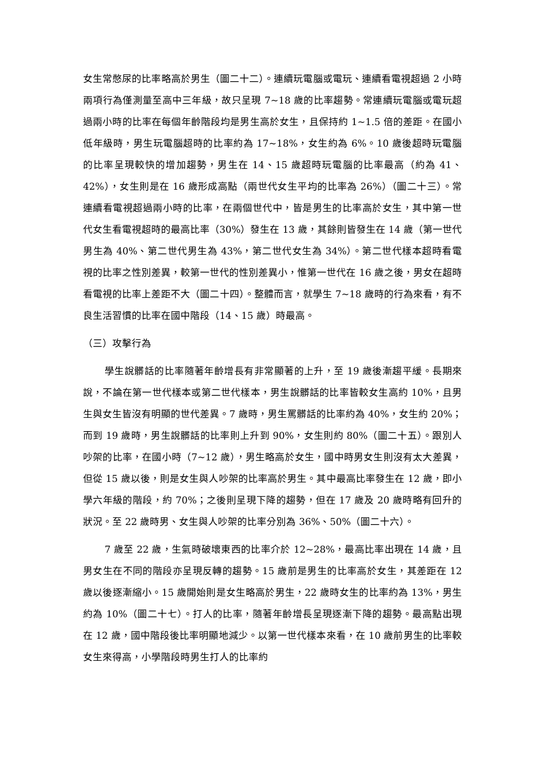女生常憋尿的比率略高於男生（圖二十二）。連續玩電腦或電玩、連續看電視超過 2 小時兩項行為僅測量至高中三年級，故只呈現 7~18 歲的比率趨勢。常連續玩電腦或電玩超過兩小時的比率在每個年齡階段均是男生高於女生，且保持約 1~1.5 倍的差距。在國小低年級時，男生玩電腦超時的比率約為 17~18%，女生約為 6%。10 歲後超時玩電腦的比率呈現較快的增加趨勢，男生在 14、15 歲超時玩電腦的比率最高（約為 41、42%），女生則是在 16 歲形成高點（兩世代女生平均的比率為 26%）（圖二十三）。常連續看電視超過兩小時的比率，在兩個世代中，皆是男生的比率高於女生，其中第一世代女生看電視超時的最高比率（30%）發生在 13 歲，其餘則皆發生在 14 歲（第一世代男生為 40%、第二世代男生為 43%，第二世代女生為 34%）。第二世代樣本超時看電視的比率之性別差異，較第一世代的性別差異小，惟第一世代在 16 歲之後，男女在超時看電視的比率上差距不大（圖二十四）。整體而言，就學生 7~18 歲時的行為來看，有不良生活習慣的比率在國中階段（14、15 歲）時最高。
（三）攻擊行為
學生說髒話的比率隨著年齡增長有非常顯著的上升，至 19 歲後漸趨平緩。長期來說，不論在第一世代樣本或第二世代樣本，男生說髒話的比率皆較女生高約 10%，且男生與女生皆沒有明顯的世代差異。7 歲時，男生罵髒話的比率約為 40%，女生約 20%；而到 19 歲時，男生說髒話的比率則上升到 90%，女生則約 80%（圖二十五）。跟別人吵架的比率，在國小時（7~12 歲），男生略高於女生，國中時男女生則沒有太大差異，但從 15 歲以後，則是女生與人吵架的比率高於男生。其中最高比率發生在 12 歲，即小學六年級的階段，約 70%；之後則呈現下降的趨勢，但在 17 歲及 20 歲時略有回升的狀況。至 22 歲時男、女生與人吵架的比率分別為 36%、50%（圖二十六）。
7 歲至 22 歲，生氣時破壞東西的比率介於 12~28%，最高比率出現在 14 歲，且男女生在不同的階段亦呈現反轉的趨勢。15 歲前是男生的比率高於女生，其差距在 12 歲以後逐漸縮小。15 歲開始則是女生略高於男生，22 歲時女生的比率約為 13%，男生約為 10%（圖二十七）。打人的比率，隨著年齡增長呈現逐漸下降的趨勢。最高點出現在 12 歲，國中階段後比率明顯地減少。以第一世代樣本來看，在 10 歲前男生的比率較女生來得高，小學階段時男生打人的比率約